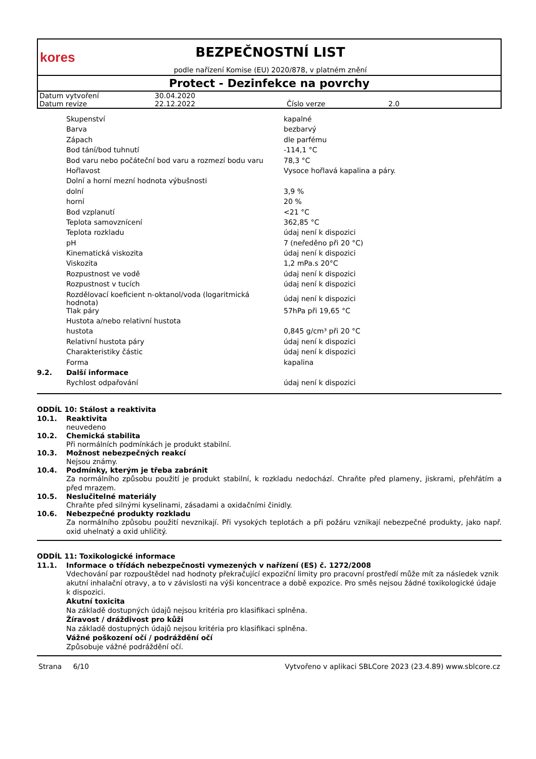kores
BEZPEČNOSTNÍ LIST
podle nařízení Komise (EU) 2020/878, v platném znění
Protect - Dezinfekce na povrchy
| Datum vytvoření | 30.04.2020 | | |
| Datum revize | 22.12.2022 | Číslo verze | 2.0 |
| | Skupenství | kapalné |
| | Barva | bezbarvý |
| | Zápach | dle parfému |
| | Bod tání/bod tuhnutí | -114,1 °C |
| | Bod varu nebo počáteční bod varu a rozmezí bodu varu | 78,3 °C |
| | Hořlavost | Vysoce hořlavá kapalina a páry. |
| | Dolní a horní mezní hodnota výbušnosti | |
| | dolní | 3,9 % |
| | horní | 20 % |
| | Bod vzplanutí | <21 °C |
| | Teplota samovznícení | 362,85 °C |
| | Teplota rozkladu | údaj není k dispozici |
| | pH | 7 (neředěno při 20 °C) |
| | Kinematická viskozita | údaj není k dispozici |
| | Viskozita | 1,2 mPa.s 20°C |
| | Rozpustnost ve vodě | údaj není k dispozici |
| | Rozpustnost v tucích | údaj není k dispozici |
| | Rozdělovací koeficient n-oktanol/voda (logaritmická hodnota) | údaj není k dispozici |
| | Tlak páry | 57hPa při 19,65 °C |
| | Hustota a/nebo relativní hustota | |
| | hustota | 0,845 g/cm³ při 20 °C |
| | Relativní hustota páry | údaj není k dispozici |
| | Charakteristiky částic | údaj není k dispozici |
| | Forma | kapalina |
| 9.2. | Další informace | |
| | Rychlost odpařování | údaj není k dispozici |
ODDÍL 10: Stálost a reaktivita
10.1. Reaktivita
neuvedeno
10.2. Chemická stabilita
Při normálních podmínkách je produkt stabilní.
10.3. Možnost nebezpečných reakcí
Nejsou známy.
10.4. Podmínky, kterým je třeba zabránit
Za normálního způsobu použití je produkt stabilní, k rozkladu nedochází. Chraňte před plameny, jiskrami, přehřátím a před mrazem.
10.5. Neslučitelné materiály
Chraňte před silnými kyselinami, zásadami a oxidačními činidly.
10.6. Nebezpečné produkty rozkladu
Za normálního způsobu použití nevznikají. Při vysokých teplotách a při požáru vznikají nebezpečné produkty, jako např. oxid uhelnatý a oxid uhličitý.
ODDÍL 11: Toxikologické informace
11.1. Informace o třídách nebezpečnosti vymezených v nařízení (ES) č. 1272/2008
Vdechování par rozpouštědel nad hodnoty překračující expoziční limity pro pracovní prostředí může mít za následek vznik akutní inhalační otravy, a to v závislosti na výši koncentrace a době expozice. Pro směs nejsou žádné toxikologické údaje k dispozici.
Akutní toxicita
Na základě dostupných údajů nejsou kritéria pro klasifikaci splněna.
Žíravost / dráždivost pro kůži
Na základě dostupných údajů nejsou kritéria pro klasifikaci splněna.
Vážné poškození očí / podráždění očí
Způsobuje vážné podráždění očí.
Strana 6/10 Vytvořeno v aplikaci SBLCore 2023 (23.4.89) www.sblcore.cz